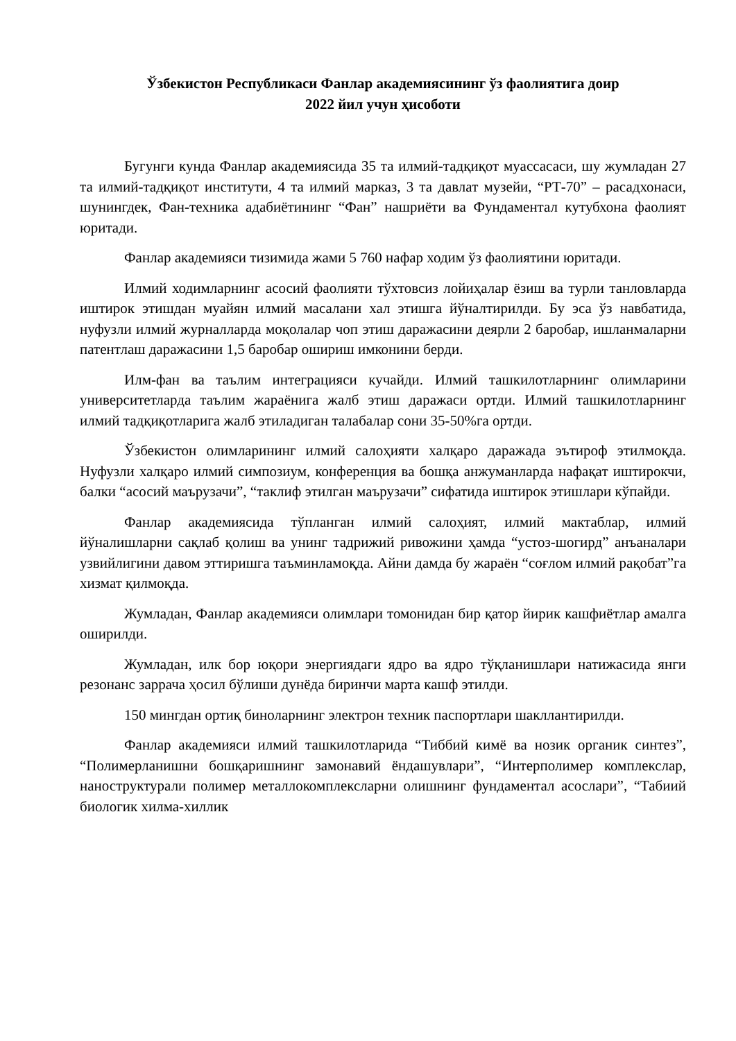Ўзбекистон Республикаси Фанлар академиясининг ўз фаолиятига доир
2022 йил учун ҳисоботи
Бугунги кунда Фанлар академиясида 35 та илмий-тадқиқот муассасаси, шу жумладан 27 та илмий-тадқиқот институти, 4 та илмий марказ, 3 та давлат музейи, “РТ-70” – расадхонаси, шунингдек, Фан-техника адабиётининг “Фан” нашриёти ва Фундаментал кутубхона фаолият юритади.
Фанлар академияси тизимида жами 5 760 нафар ходим ўз фаолиятини юритади.
Илмий ходимларнинг асосий фаолияти тўхтовсиз лойиҳалар ёзиш ва турли танловларда иштирок этишдан муайян илмий масалани хал этишга йўналтирилди. Бу эса ўз навбатида, нуфузли илмий журналларда моқолалар чоп этиш даражасини деярли 2 баробар, ишланмаларни патентлаш даражасини 1,5 баробар ошириш имконини берди.
Илм-фан ва таълим интеграцияси кучайди. Илмий ташкилотларнинг олимларини университетларда таълим жараёнига жалб этиш даражаси ортди. Илмий ташкилотларнинг илмий тадқиқотларига жалб этиладиган талабалар сони 35-50%га ортди.
Ўзбекистон олимларининг илмий салоҳияти халқаро даражада эътироф этилмоқда. Нуфузли халқаро илмий симпозиум, конференция ва бошқа анжуманларда нафақат иштирокчи, балки “асосий маърузачи”, “таклиф этилган маърузачи” сифатида иштирок этишлари кўпайди.
Фанлар академиясида тўпланган илмий салоҳият, илмий мактаблар, илмий йўналишларни сақлаб қолиш ва унинг тадрижий ривожини ҳамда “устоз-шогирд” анъаналари узвийлигини давом эттиришга таъминламоқда. Айни дамда бу жараён “соғлом илмий рақобат”га хизмат қилмоқда.
Жумладан, Фанлар академияси олимлари томонидан бир қатор йирик кашфиётлар амалга оширилди.
Жумладан, илк бор юқори энергиядаги ядро ва ядро тўқланишлари натижасида янги резонанс заррача ҳосил бўлиши дунёда биринчи марта кашф этилди.
150 мингдан ортиқ биноларнинг электрон техник паспортлари шакллантирилди.
Фанлар академияси илмий ташкилотларида “Тиббий кимё ва нозик органик синтез”, “Полимерланишни бошқаришнинг замонавий ёндашувлари”, “Интерполимер комплекслар, наноструктурали полимер металлокомплексларни олишнинг фундаментал асослари”, “Табиий биологик хилма-хиллик